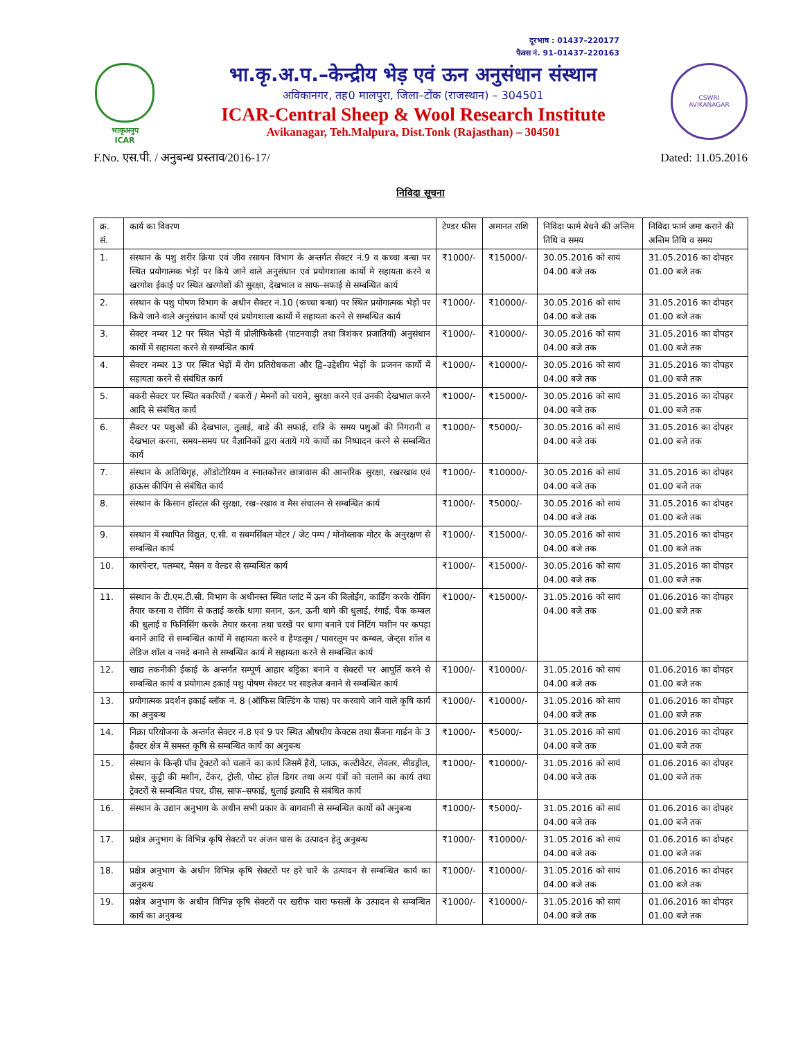दूरभाष : 01437–220177
फैक्स नं. 91–01437–220163
भाकृअनुप
ICAR
भा.कृ.अ.प.–केन्द्रीय भेड़ एवं ऊन अनुसंधान संस्थान
अविकानगर, तह0 मालपुरा, जिला–टोंक (राजस्थान) – 304501
ICAR-Central Sheep & Wool Research Institute
Avikanagar, Teh.Malpura, Dist.Tonk (Rajasthan) – 304501
CSWRI
AVIKANAGAR
F.No. एस.पी. / अनुबन्ध प्रस्ताव/2016-17/ Dated: 11.05.2016
निविदा सूचना
| क्र. सं. | कार्य का विवरण | टेण्डर फीस | अमानत राशि | निविदा फार्म बेचने की अन्तिम तिथि व समय | निविदा फार्म जमा कराने की अन्तिम तिथि व समय |
| --- | --- | --- | --- | --- | --- |
| 1. | संस्थान के पशु शरीर क्रिया एवं जीव रसायन विभाग के अन्तर्गत सेक्टर नं.9 व कच्चा बन्धा पर स्थित प्रयोगात्मक भेड़ों पर किये जाने वाले अनुसंधान एवं प्रयोगशाला कार्यो मे सहायता करने व खरगोश ईकाई पर स्थित खरगोशों की सुरक्षा, देखभाल व साफ–सफाई से सम्बन्धित कार्य | ₹1000/- | ₹15000/- | 30.05.2016 को सायं 04.00 बजे तक | 31.05.2016 का दोपहर 01.00 बजे तक |
| 2. | संस्थान के पशु पोषण विभाग के अधीन सैक्टर नं.10 (कच्चा बन्धा) पर स्थित प्रयोगात्मक भेड़ों पर किये जाने वाले अनुसंधान कार्यो एवं प्रयोगशाला कार्यो में सहायता करने से सम्बन्धित कार्य | ₹1000/- | ₹10000/- | 30.05.2016 को सायं 04.00 बजे तक | 31.05.2016 का दोपहर 01.00 बजे तक |
| 3. | सेक्टर नम्बर 12 पर स्थित भेड़ों में प्रोलीफिकेसी (पाटनवाड़ी तथा त्रिशंकर प्रजातियाँ) अनुसंधान कार्यो में सहायता करने से सम्बन्धित कार्य | ₹1000/- | ₹10000/- | 30.05.2016 को सायं 04.00 बजे तक | 31.05.2016 का दोपहर 01.00 बजे तक |
| 4. | सेक्टर नम्बर 13 पर स्थित भेड़ों में रोग प्रतिरोधकता और द्वि–उद्देशीय भेड़ों के प्रजनन कार्यो में सहायता करने से संबंधित कार्य | ₹1000/- | ₹10000/- | 30.05.2016 को सायं 04.00 बजे तक | 31.05.2016 का दोपहर 01.00 बजे तक |
| 5. | बकरी सेक्टर पर स्थित बकरियों / बकरों / मेमनों को चराने, सुरक्षा करने एवं उनकी देखभाल करने आदि से संबंधित कार्य | ₹1000/- | ₹15000/- | 30.05.2016 को सायं 04.00 बजे तक | 31.05.2016 का दोपहर 01.00 बजे तक |
| 6. | सैक्टर पर पशुओं की देखभाल, तुलाई, बाड़े की सफाई, रात्रि के समय पशुओं की निगरानी व देखभाल करना, समय–समय पर वैज्ञानिकों द्वारा बताये गये कार्यो का निष्पादन करने से सम्बन्धित कार्य | ₹1000/- | ₹5000/- | 30.05.2016 को सायं 04.00 बजे तक | 31.05.2016 का दोपहर 01.00 बजे तक |
| 7. | संस्थान के अतिथिगृह, ऑडोटोरियम व स्नातकोत्तर छात्रावास की आन्तरिक सुरक्षा, रखरखाव एवं हाऊस कीपिंग से संबंधित कार्य | ₹1000/- | ₹10000/- | 30.05.2016 को सायं 04.00 बजे तक | 31.05.2016 का दोपहर 01.00 बजे तक |
| 8. | संस्थान के किसान हॉस्टल की सुरक्षा, रख–रखाव व मैस संचालन से सम्बन्धित कार्य | ₹1000/- | ₹5000/- | 30.05.2016 को सायं 04.00 बजे तक | 31.05.2016 का दोपहर 01.00 बजे तक |
| 9. | संस्थान में स्थापित विद्युत, ए.सी. व सबमर्सिबल मोटर / जेट पम्प / मोनोब्लाक मोटर के अनुरक्षण से सम्बन्धित कार्य | ₹1000/- | ₹15000/- | 30.05.2016 को सायं 04.00 बजे तक | 31.05.2016 का दोपहर 01.00 बजे तक |
| 10. | कारपेन्टर, पलम्बर, मैसन व वेल्डर से सम्बन्धित कार्य | ₹1000/- | ₹15000/- | 30.05.2016 को सायं 04.00 बजे तक | 31.05.2016 का दोपहर 01.00 बजे तक |
| 11. | संस्थान के टी.एम.टी.सी. विभाग के अधीनस्त स्थित प्लांट में ऊन की बिलोईंग, कार्डिंग करके रोविंग तैयार करना व रोविंग से कताई करके धागा बनान, ऊन, ऊनी धागे की धुलाई, रंगाई, चैक कम्बल की धुलाई व फिनिसिंग करके तैयार करना तथा चरखें पर धागा बनाने एवं निटिंग मशीन पर कपड़ा बनानें आदि से सम्बन्धित कार्यो में सहायता करने व हैण्डलूम / पावरलूम पर कम्बल, जेन्ट्स शॉल व लेडिज शॉल व नमदे बनाने से सम्बन्धित कार्य में सहायता करने से सम्बन्धित कार्य | ₹1000/- | ₹15000/- | 31.05.2016 को सायं 04.00 बजे तक | 01.06.2016 का दोपहर 01.00 बजे तक |
| 12. | खाद्य तकनीकी ईकाई के अन्तर्गत सम्पूर्ण आहार बट्टिका बनाने व सेक्टरों पर आपूर्ति करने से सम्बन्धित कार्य व प्रयोगात्म इकाई पशु पोषण सेक्टर पर साइलेज बनाने से सम्बन्धित कार्य | ₹1000/- | ₹10000/- | 31.05.2016 को सायं 04.00 बजे तक | 01.06.2016 का दोपहर 01.00 बजे तक |
| 13. | प्रयोगात्मक प्रदर्शन इकाई ब्लॉक नं. 8 (ऑफिस बिल्डिंग के पास) पर करवाये जाने वाले कृषि कार्य का अनुबन्ध | ₹1000/- | ₹10000/- | 31.05.2016 को सायं 04.00 बजे तक | 01.06.2016 का दोपहर 01.00 बजे तक |
| 14. | निक्रा परियोजना के अन्तर्गत सेक्टर नं.8 एवं 9 पर स्थित औषधीय केक्टस तथा सैंजना गार्डन के 3 हैक्टर क्षेत्र में समस्त कृषि से सम्बन्धित कार्य का अनुबन्ध | ₹1000/- | ₹5000/- | 31.05.2016 को सायं 04.00 बजे तक | 01.06.2016 का दोपहर 01.00 बजे तक |
| 15. | संस्थान के किन्ही पाँच ट्रेक्टरों को चलाने का कार्य जिसमें हैरो, प्लाऊ, कल्टीवेटर, लेवलर, सीडड्रील, थ्रेसर, कुट्टी की मशीन, टेंकर, ट्रोली, पोस्ट होल डिगर तथा अन्य यंत्रों को चलाने का कार्य तथा ट्रेक्टरों से सम्बन्धित पंचर, ग्रीस, साफ–सफाई, धुलाई इत्यादि से संबंधित कार्य | ₹1000/- | ₹10000/- | 31.05.2016 को सायं 04.00 बजे तक | 01.06.2016 का दोपहर 01.00 बजे तक |
| 16. | संस्थान के उद्यान अनुभाग के अधीन सभी प्रकार के बागवानी से सम्बन्धित कार्यो को अनुबन्ध | ₹1000/- | ₹5000/- | 31.05.2016 को सायं 04.00 बजे तक | 01.06.2016 का दोपहर 01.00 बजे तक |
| 17. | प्रक्षेत्र अनुभाग के विभिन्न कृषि सेक्टरों पर अंजन घास के उत्पादन हेतु अनुबन्ध | ₹1000/- | ₹10000/- | 31.05.2016 को सायं 04.00 बजे तक | 01.06.2016 का दोपहर 01.00 बजे तक |
| 18. | प्रक्षेत्र अनुभाग के अधीन विभिन्न कृषि सेक्टरों पर हरे चारें के उत्पादन से सम्बन्धित कार्य का अनुबन्ध | ₹1000/- | ₹10000/- | 31.05.2016 को सायं 04.00 बजे तक | 01.06.2016 का दोपहर 01.00 बजे तक |
| 19. | प्रक्षेत्र अनुभाग के अधीन विभिन्न कृषि सेक्टरों पर खरीफ चारा फसलों के उत्पादन से सम्बन्धित कार्य का अनुबन्ध | ₹1000/- | ₹10000/- | 31.05.2016 को सायं 04.00 बजे तक | 01.06.2016 का दोपहर 01.00 बजे तक |